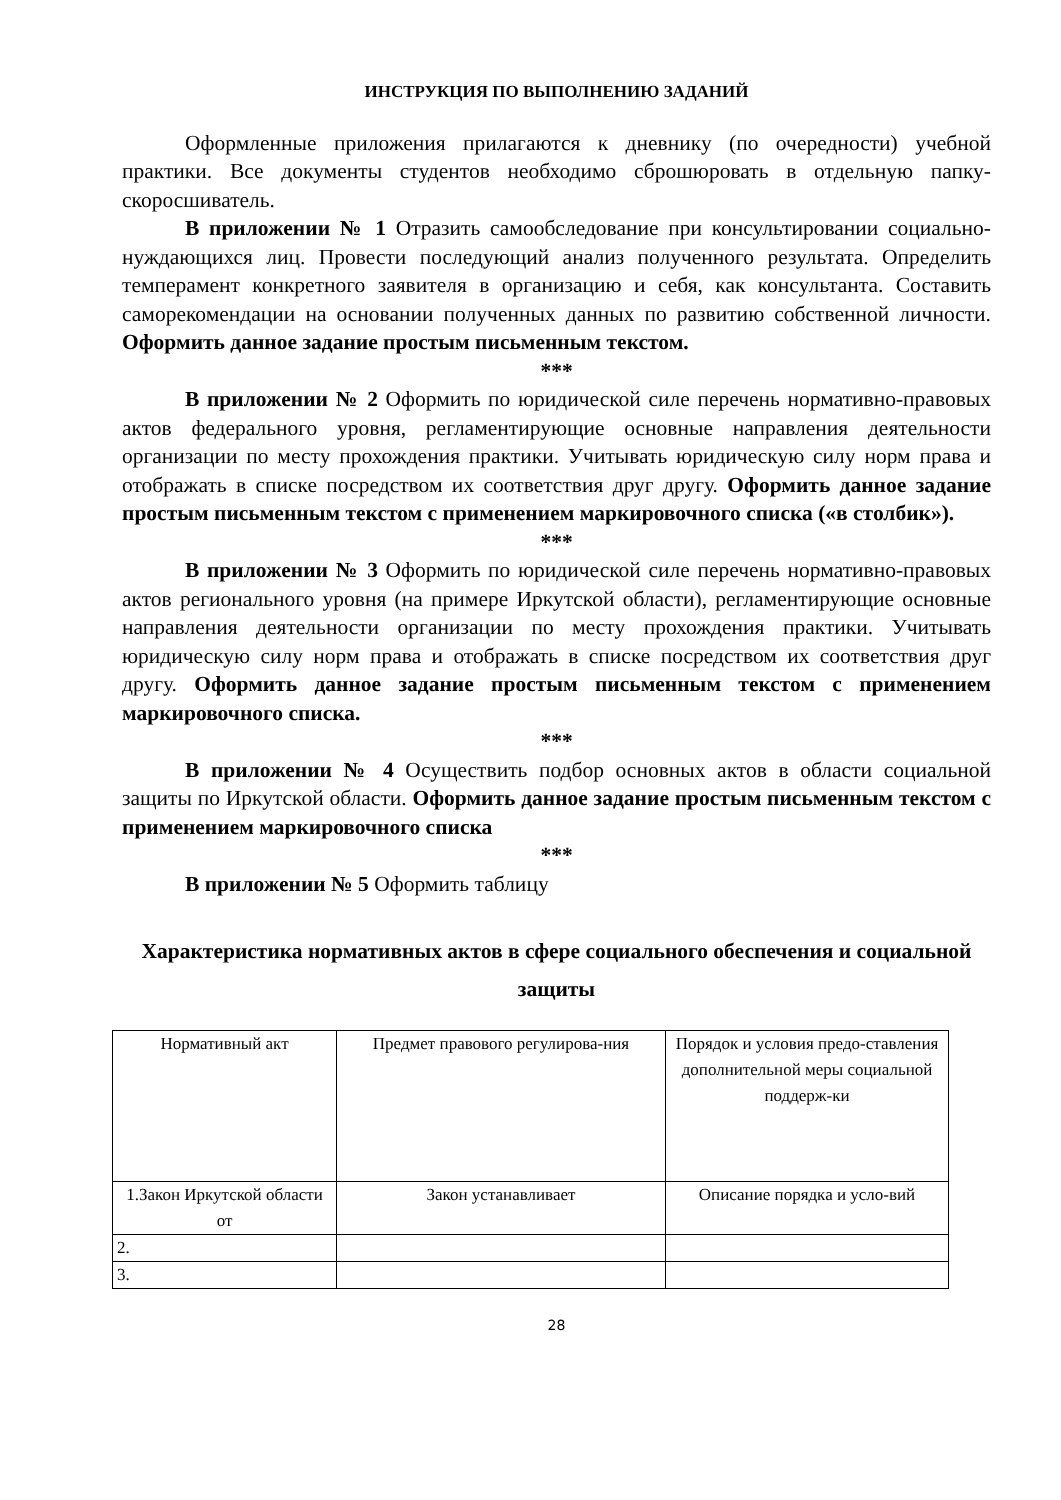ИНСТРУКЦИЯ ПО ВЫПОЛНЕНИЮ ЗАДАНИЙ
Оформленные приложения прилагаются к дневнику (по очередности) учебной практики. Все документы студентов необходимо сброшюровать в отдельную папку-скоросшиватель.
В приложении № 1 Отразить самообследование при консультировании социально-нуждающихся лиц. Провести последующий анализ полученного результата. Определить темперамент конкретного заявителя в организацию и себя, как консультанта. Составить саморекомендации на основании полученных данных по развитию собственной личности. Оформить данное задание простым письменным текстом.
***
В приложении № 2 Оформить по юридической силе перечень нормативно-правовых актов федерального уровня, регламентирующие основные направления деятельности организации по месту прохождения практики. Учитывать юридическую силу норм права и отображать в списке посредством их соответствия друг другу. Оформить данное задание простым письменным текстом с применением маркировочного списка («в столбик»).
***
В приложении № 3 Оформить по юридической силе перечень нормативно-правовых актов регионального уровня (на примере Иркутской области), регламентирующие основные направления деятельности организации по месту прохождения практики. Учитывать юридическую силу норм права и отображать в списке посредством их соответствия друг другу. Оформить данное задание простым письменным текстом с применением маркировочного списка.
***
В приложении № 4 Осуществить подбор основных актов в области социальной защиты по Иркутской области. Оформить данное задание простым письменным текстом с применением маркировочного списка
***
В приложении № 5 Оформить таблицу
Характеристика нормативных актов в сфере социального обеспечения и социальной защиты
| Нормативный акт | Предмет правового регулирова-ния | Порядок и условия предо-ставления дополнительной меры социальной поддерж-ки |
| 1.Закон Иркутской области от | Закон устанавливает | Описание порядка и усло-вий |
| 2. | | |
| 3. | | |
28